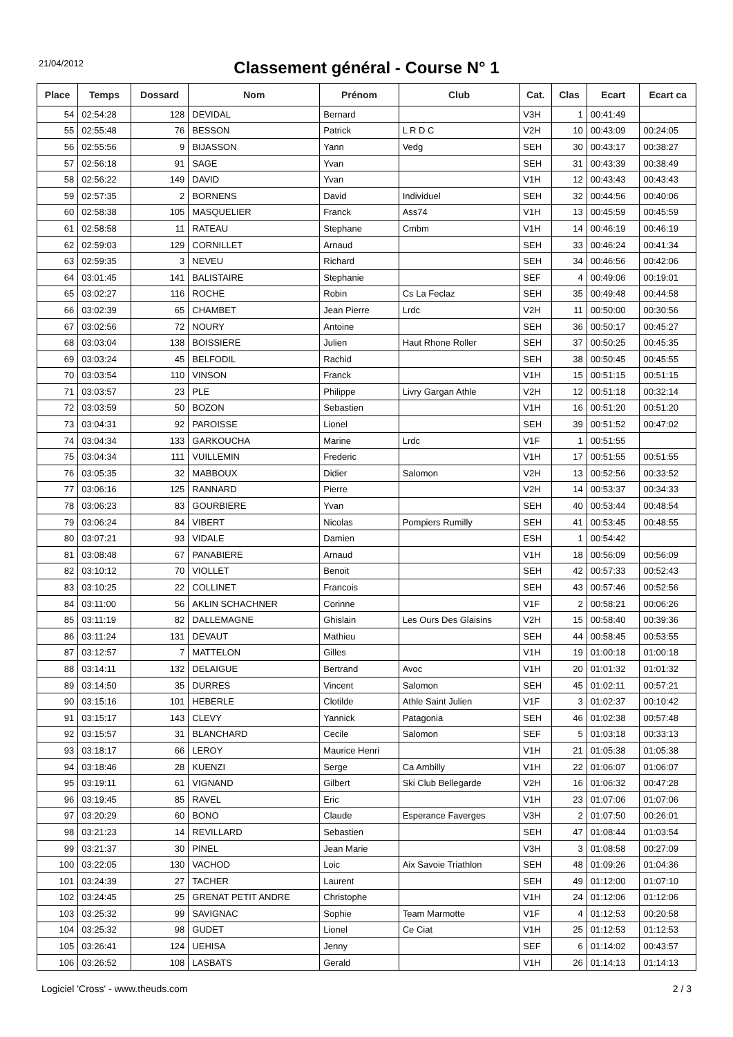21/04/2012
Classement général - Course N° 1
| Place | Temps | Dossard | Nom | Prénom | Club | Cat. | Clas | Ecart | Ecart ca |
| --- | --- | --- | --- | --- | --- | --- | --- | --- | --- |
| 54 | 02:54:28 | 128 | DEVIDAL | Bernard | | V3H | 1 | 00:41:49 | |
| 55 | 02:55:48 | 76 | BESSON | Patrick | L R D C | V2H | 10 | 00:43:09 | 00:24:05 |
| 56 | 02:55:56 | 9 | BIJASSON | Yann | Vedg | SEH | 30 | 00:43:17 | 00:38:27 |
| 57 | 02:56:18 | 91 | SAGE | Yvan | | SEH | 31 | 00:43:39 | 00:38:49 |
| 58 | 02:56:22 | 149 | DAVID | Yvan | | V1H | 12 | 00:43:43 | 00:43:43 |
| 59 | 02:57:35 | 2 | BORNENS | David | Individuel | SEH | 32 | 00:44:56 | 00:40:06 |
| 60 | 02:58:38 | 105 | MASQUELIER | Franck | Ass74 | V1H | 13 | 00:45:59 | 00:45:59 |
| 61 | 02:58:58 | 11 | RATEAU | Stephane | Cmbm | V1H | 14 | 00:46:19 | 00:46:19 |
| 62 | 02:59:03 | 129 | CORNILLET | Arnaud | | SEH | 33 | 00:46:24 | 00:41:34 |
| 63 | 02:59:35 | 3 | NEVEU | Richard | | SEH | 34 | 00:46:56 | 00:42:06 |
| 64 | 03:01:45 | 141 | BALISTAIRE | Stephanie | | SEF | 4 | 00:49:06 | 00:19:01 |
| 65 | 03:02:27 | 116 | ROCHE | Robin | Cs La Feclaz | SEH | 35 | 00:49:48 | 00:44:58 |
| 66 | 03:02:39 | 65 | CHAMBET | Jean Pierre | Lrdc | V2H | 11 | 00:50:00 | 00:30:56 |
| 67 | 03:02:56 | 72 | NOURY | Antoine | | SEH | 36 | 00:50:17 | 00:45:27 |
| 68 | 03:03:04 | 138 | BOISSIERE | Julien | Haut Rhone Roller | SEH | 37 | 00:50:25 | 00:45:35 |
| 69 | 03:03:24 | 45 | BELFODIL | Rachid | | SEH | 38 | 00:50:45 | 00:45:55 |
| 70 | 03:03:54 | 110 | VINSON | Franck | | V1H | 15 | 00:51:15 | 00:51:15 |
| 71 | 03:03:57 | 23 | PLE | Philippe | Livry Gargan Athle | V2H | 12 | 00:51:18 | 00:32:14 |
| 72 | 03:03:59 | 50 | BOZON | Sebastien | | V1H | 16 | 00:51:20 | 00:51:20 |
| 73 | 03:04:31 | 92 | PAROISSE | Lionel | | SEH | 39 | 00:51:52 | 00:47:02 |
| 74 | 03:04:34 | 133 | GARKOUCHA | Marine | Lrdc | V1F | 1 | 00:51:55 | |
| 75 | 03:04:34 | 111 | VUILLEMIN | Frederic | | V1H | 17 | 00:51:55 | 00:51:55 |
| 76 | 03:05:35 | 32 | MABBOUX | Didier | Salomon | V2H | 13 | 00:52:56 | 00:33:52 |
| 77 | 03:06:16 | 125 | RANNARD | Pierre | | V2H | 14 | 00:53:37 | 00:34:33 |
| 78 | 03:06:23 | 83 | GOURBIERE | Yvan | | SEH | 40 | 00:53:44 | 00:48:54 |
| 79 | 03:06:24 | 84 | VIBERT | Nicolas | Pompiers Rumilly | SEH | 41 | 00:53:45 | 00:48:55 |
| 80 | 03:07:21 | 93 | VIDALE | Damien | | ESH | 1 | 00:54:42 | |
| 81 | 03:08:48 | 67 | PANABIERE | Arnaud | | V1H | 18 | 00:56:09 | 00:56:09 |
| 82 | 03:10:12 | 70 | VIOLLET | Benoit | | SEH | 42 | 00:57:33 | 00:52:43 |
| 83 | 03:10:25 | 22 | COLLINET | Francois | | SEH | 43 | 00:57:46 | 00:52:56 |
| 84 | 03:11:00 | 56 | AKLIN SCHACHNER | Corinne | | V1F | 2 | 00:58:21 | 00:06:26 |
| 85 | 03:11:19 | 82 | DALLEMAGNE | Ghislain | Les Ours Des Glaisins | V2H | 15 | 00:58:40 | 00:39:36 |
| 86 | 03:11:24 | 131 | DEVAUT | Mathieu | | SEH | 44 | 00:58:45 | 00:53:55 |
| 87 | 03:12:57 | 7 | MATTELON | Gilles | | V1H | 19 | 01:00:18 | 01:00:18 |
| 88 | 03:14:11 | 132 | DELAIGUE | Bertrand | Avoc | V1H | 20 | 01:01:32 | 01:01:32 |
| 89 | 03:14:50 | 35 | DURRES | Vincent | Salomon | SEH | 45 | 01:02:11 | 00:57:21 |
| 90 | 03:15:16 | 101 | HEBERLE | Clotilde | Athle Saint Julien | V1F | 3 | 01:02:37 | 00:10:42 |
| 91 | 03:15:17 | 143 | CLEVY | Yannick | Patagonia | SEH | 46 | 01:02:38 | 00:57:48 |
| 92 | 03:15:57 | 31 | BLANCHARD | Cecile | Salomon | SEF | 5 | 01:03:18 | 00:33:13 |
| 93 | 03:18:17 | 66 | LEROY | Maurice Henri | | V1H | 21 | 01:05:38 | 01:05:38 |
| 94 | 03:18:46 | 28 | KUENZI | Serge | Ca Ambilly | V1H | 22 | 01:06:07 | 01:06:07 |
| 95 | 03:19:11 | 61 | VIGNAND | Gilbert | Ski Club Bellegarde | V2H | 16 | 01:06:32 | 00:47:28 |
| 96 | 03:19:45 | 85 | RAVEL | Eric | | V1H | 23 | 01:07:06 | 01:07:06 |
| 97 | 03:20:29 | 60 | BONO | Claude | Esperance Faverges | V3H | 2 | 01:07:50 | 00:26:01 |
| 98 | 03:21:23 | 14 | REVILLARD | Sebastien | | SEH | 47 | 01:08:44 | 01:03:54 |
| 99 | 03:21:37 | 30 | PINEL | Jean Marie | | V3H | 3 | 01:08:58 | 00:27:09 |
| 100 | 03:22:05 | 130 | VACHOD | Loic | Aix Savoie Triathlon | SEH | 48 | 01:09:26 | 01:04:36 |
| 101 | 03:24:39 | 27 | TACHER | Laurent | | SEH | 49 | 01:12:00 | 01:07:10 |
| 102 | 03:24:45 | 25 | GRENAT PETIT ANDRE | Christophe | | V1H | 24 | 01:12:06 | 01:12:06 |
| 103 | 03:25:32 | 99 | SAVIGNAC | Sophie | Team Marmotte | V1F | 4 | 01:12:53 | 00:20:58 |
| 104 | 03:25:32 | 98 | GUDET | Lionel | Ce Ciat | V1H | 25 | 01:12:53 | 01:12:53 |
| 105 | 03:26:41 | 124 | UEHISA | Jenny | | SEF | 6 | 01:14:02 | 00:43:57 |
| 106 | 03:26:52 | 108 | LASBATS | Gerald | | V1H | 26 | 01:14:13 | 01:14:13 |
Logiciel 'Cross' - www.theuds.com 2 / 3